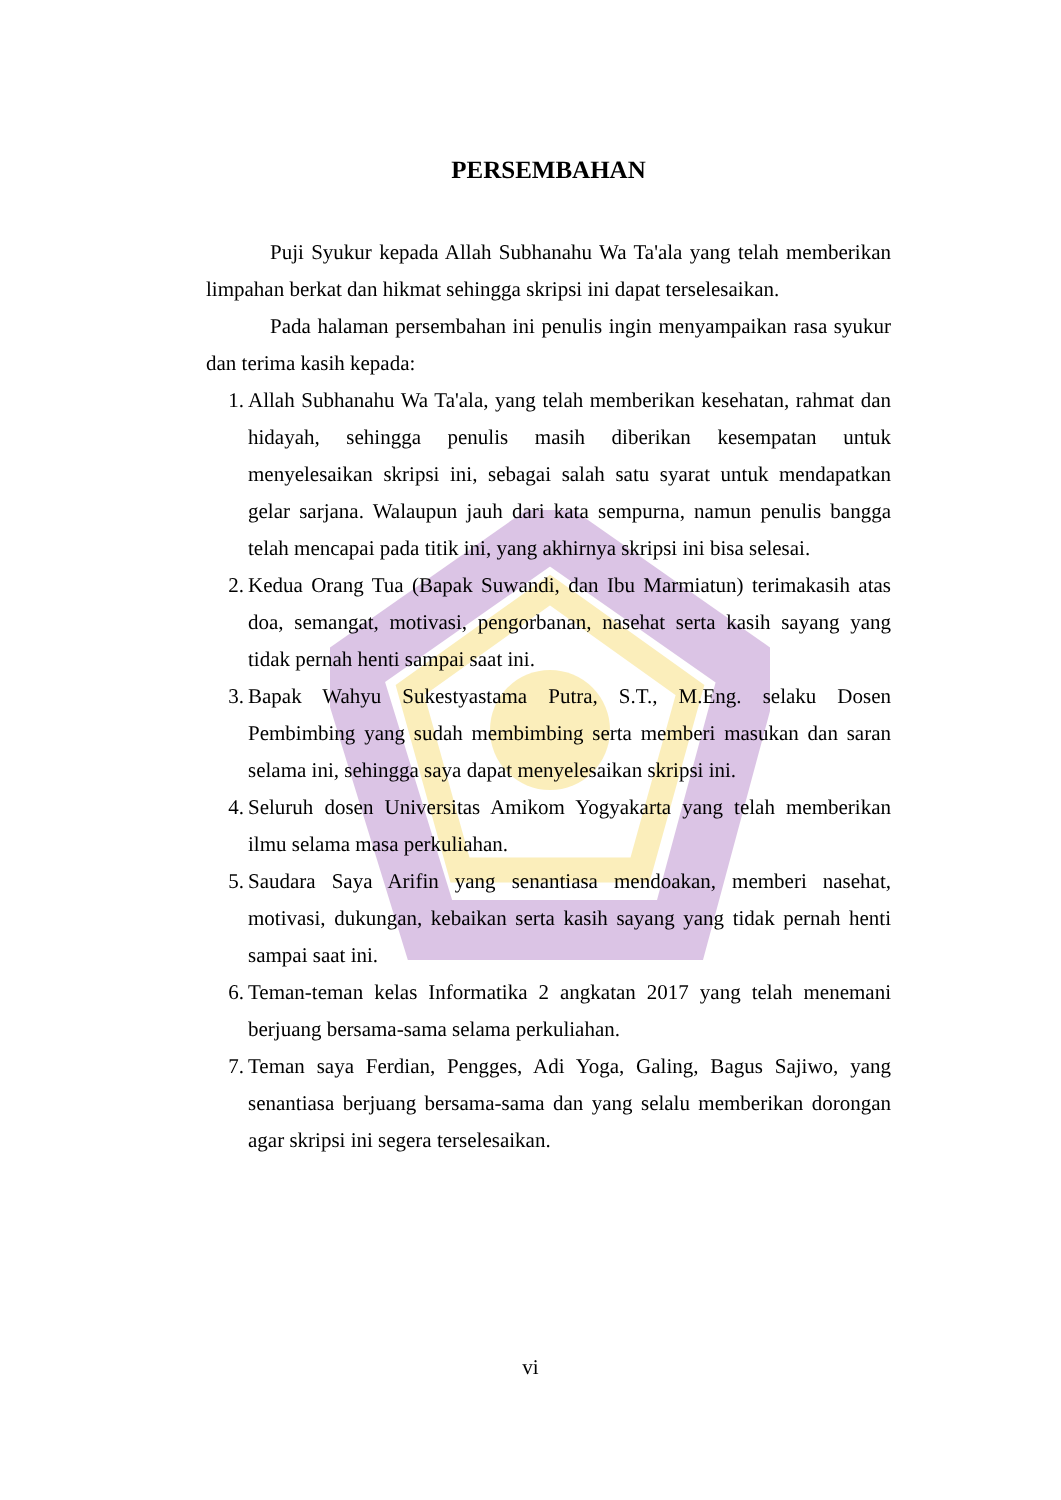PERSEMBAHAN
Puji Syukur kepada Allah Subhanahu Wa Ta'ala yang telah memberikan limpahan berkat dan hikmat sehingga skripsi ini dapat terselesaikan.
Pada halaman persembahan ini penulis ingin menyampaikan rasa syukur dan terima kasih kepada:
1. Allah Subhanahu Wa Ta'ala, yang telah memberikan kesehatan, rahmat dan hidayah, sehingga penulis masih diberikan kesempatan untuk menyelesaikan skripsi ini, sebagai salah satu syarat untuk mendapatkan gelar sarjana. Walaupun jauh dari kata sempurna, namun penulis bangga telah mencapai pada titik ini, yang akhirnya skripsi ini bisa selesai.
2. Kedua Orang Tua (Bapak Suwandi, dan Ibu Marmiatun) terimakasih atas doa, semangat, motivasi, pengorbanan, nasehat serta kasih sayang yang tidak pernah henti sampai saat ini.
3. Bapak Wahyu Sukestyastama Putra, S.T., M.Eng. selaku Dosen Pembimbing yang sudah membimbing serta memberi masukan dan saran selama ini, sehingga saya dapat menyelesaikan skripsi ini.
4. Seluruh dosen Universitas Amikom Yogyakarta yang telah memberikan ilmu selama masa perkuliahan.
5. Saudara Saya Arifin yang senantiasa mendoakan, memberi nasehat, motivasi, dukungan, kebaikan serta kasih sayang yang tidak pernah henti sampai saat ini.
6. Teman-teman kelas Informatika 2 angkatan 2017 yang telah menemani berjuang bersama-sama selama perkuliahan.
7. Teman saya Ferdian, Pengges, Adi Yoga, Galing, Bagus Sajiwo, yang senantiasa berjuang bersama-sama dan yang selalu memberikan dorongan agar skripsi ini segera terselesaikan.
vi